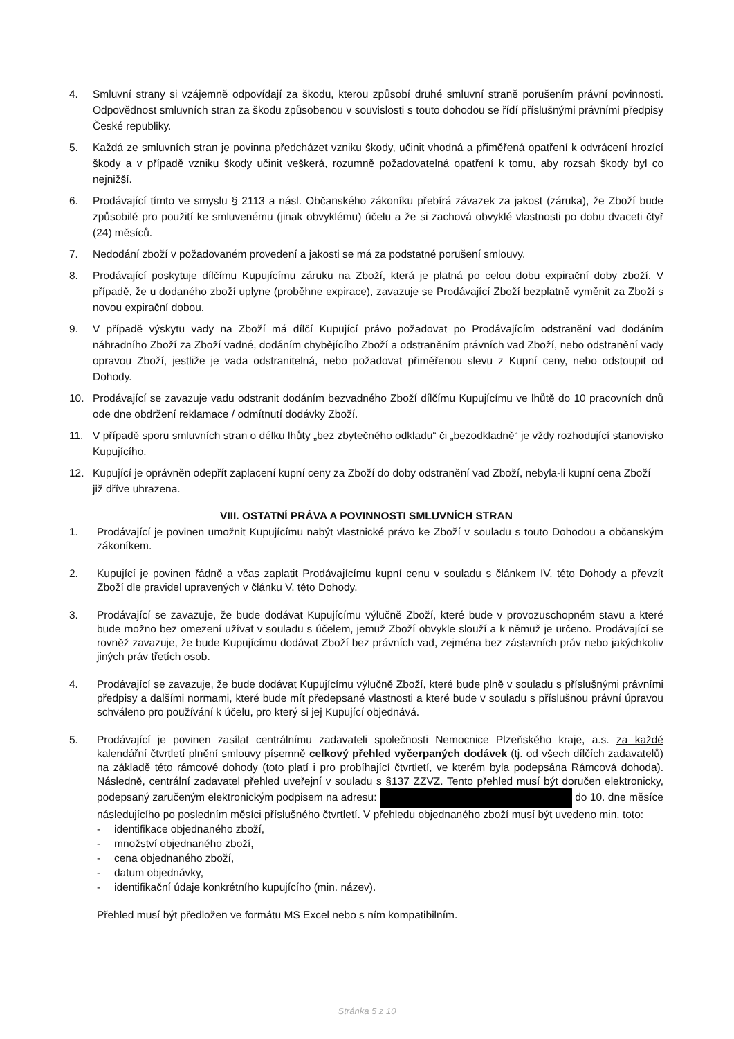4. Smluvní strany si vzájemně odpovídají za škodu, kterou způsobí druhé smluvní straně porušením právní povinnosti. Odpovědnost smluvních stran za škodu způsobenou v souvislosti s touto dohodou se řídí příslušnými právními předpisy České republiky.
5. Každá ze smluvních stran je povinna předcházet vzniku škody, učinit vhodná a přiměřená opatření k odvrácení hrozící škody a v případě vzniku škody učinit veškerá, rozumně požadovatelná opatření k tomu, aby rozsah škody byl co nejnižší.
6. Prodávající tímto ve smyslu § 2113 a násl. Občanského zákoníku přebírá závazek za jakost (záruka), že Zboží bude způsobilé pro použití ke smluvenému (jinak obvyklému) účelu a že si zachová obvyklé vlastnosti po dobu dvaceti čtyř (24) měsíců.
7. Nedodání zboží v požadovaném provedení a jakosti se má za podstatné porušení smlouvy.
8. Prodávající poskytuje dílčímu Kupujícímu záruku na Zboží, která je platná po celou dobu expirační doby zboží. V případě, že u dodaného zboží uplyne (proběhne expirace), zavazuje se Prodávající Zboží bezplatně vyměnit za Zboží s novou expirační dobou.
9. V případě výskytu vady na Zboží má dílčí Kupující právo požadovat po Prodávajícím odstranění vad dodáním náhradního Zboží za Zboží vadné, dodáním chybějícího Zboží a odstraněním právních vad Zboží, nebo odstranění vady opravou Zboží, jestliže je vada odstranitelná, nebo požadovat přiměřenou slevu z Kupní ceny, nebo odstoupit od Dohody.
10. Prodávající se zavazuje vadu odstranit dodáním bezvadného Zboží dílčímu Kupujícímu ve lhůtě do 10 pracovních dnů ode dne obdržení reklamace / odmítnutí dodávky Zboží.
11. V případě sporu smluvních stran o délku lhůty „bez zbytečného odkladu“ či „bezodkladně“ je vždy rozhodující stanovisko Kupujícího.
12. Kupující je oprávněn odepřít zaplacení kupní ceny za Zboží do doby odstranění vad Zboží, nebyla-li kupní cena Zboží již dříve uhrazena.
VIII. OSTATNÍ PRÁVA A POVINNOSTI SMLUVNÍCH STRAN
1. Prodávající je povinen umožnit Kupujícímu nabýt vlastnické právo ke Zboží v souladu s touto Dohodou a občanským zákoníkem.
2. Kupující je povinen řádně a včas zaplatit Prodávajícímu kupní cenu v souladu s článkem IV. této Dohody a převzít Zboží dle pravidel upravených v článku V. této Dohody.
3. Prodávající se zavazuje, že bude dodávat Kupujícímu výlučně Zboží, které bude v provozuschopném stavu a které bude možno bez omezení užívat v souladu s účelem, jemuž Zboží obvykle slouží a k němuž je určeno. Prodávající se rovněž zavazuje, že bude Kupujícímu dodávat Zboží bez právních vad, zejména bez zástavních práv nebo jakýchkoliv jiných práv třetích osob.
4. Prodávající se zavazuje, že bude dodávat Kupujícímu výlučně Zboží, které bude plně v souladu s příslušnými právními předpisy a dalšími normami, které bude mít předepsané vlastnosti a které bude v souladu s příslušnou právní úpravou schváleno pro používání k účelu, pro který si jej Kupující objednává.
5. Prodávající je povinen zasílat centrálnímu zadavateli společnosti Nemocnice Plzeňského kraje, a.s. za každé kalendářní čtvrtletí plnění smlouvy písemně celkový přehled vyčerpaných dodávek (tj. od všech dílčích zadavatelů) na základě této rámcové dohody (toto platí i pro probíhající čtvrtletí, ve kterém byla podepsána Rámcová dohoda). Následně, centrální zadavatel přehled uveřejní v souladu s §137 ZZVZ. Tento přehled musí být doručen elektronicky, podepsaný zaručeným elektronickým podpisem na adresu: do 10. dne měsíce následujícího po posledním měsíci příslušného čtvrtletí. V přehledu objednaného zboží musí být uvedeno min. toto:
- identifikace objednaného zboží,
- množství objednaného zboží,
- cena objednaného zboží,
- datum objednávky,
- identifikační údaje konkrétního kupujícího (min. název).
Přehled musí být předložen ve formátu MS Excel nebo s ním kompatibilním.
Stránka 5 z 10